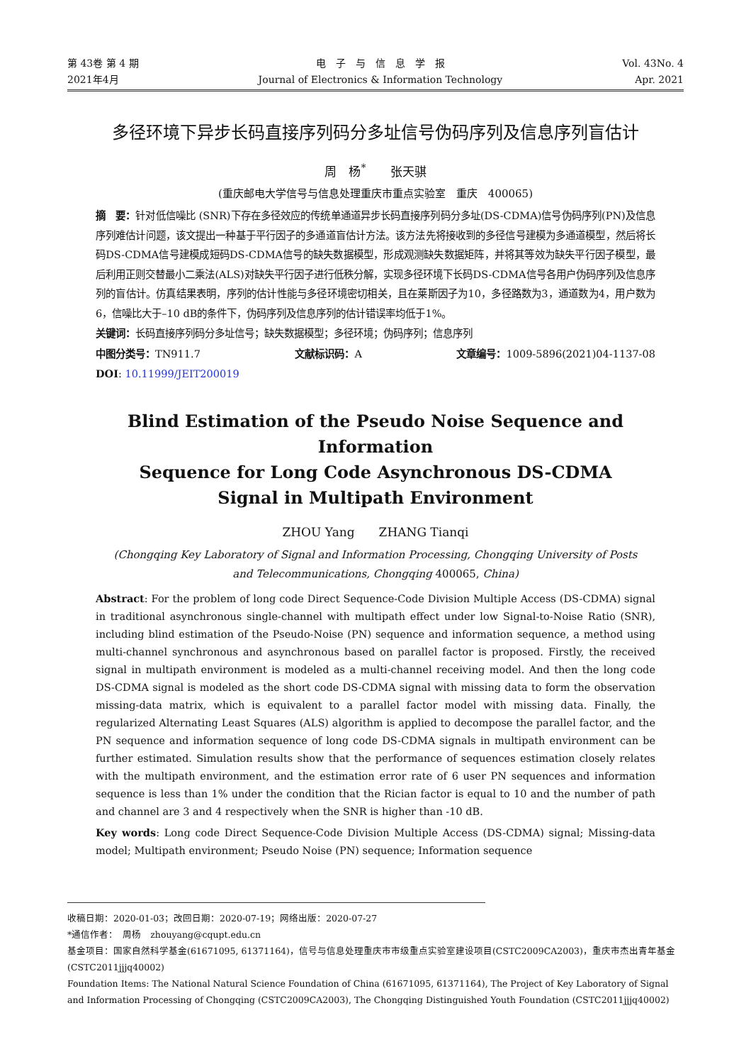第 43卷 第 4 期
2021年4月
电　子　与　信　息　学　报
Journal of Electronics & Information Technology
Vol. 43No. 4
Apr. 2021
多径环境下异步长码直接序列码分多址信号伪码序列及信息序列盲估计
周　杨<sup>*</sup>　　张天骐
(重庆邮电大学信号与信息处理重庆市重点实验室　重庆　400065)
摘　要：针对低信噪比 (SNR)下存在多径效应的传统单通道异步长码直接序列码分多址(DS-CDMA)信号伪码序列(PN)及信息序列难估计问题，该文提出一种基于平行因子的多通道盲估计方法。该方法先将接收到的多径信号建模为多通道模型，然后将长码DS-CDMA信号建模成短码DS-CDMA信号的缺失数据模型，形成观测缺失数据矩阵，并将其等效为缺失平行因子模型，最后利用正则交替最小二乘法(ALS)对缺失平行因子进行低秩分解，实现多径环境下长码DS-CDMA信号各用户伪码序列及信息序列的盲估计。仿真结果表明，序列的估计性能与多径环境密切相关，且在莱斯因子为10，多径路数为3，通道数为4，用户数为6，信噪比大于–10 dB的条件下，伪码序列及信息序列的估计错误率均低于1%。
关键词：长码直接序列码分多址信号；缺失数据模型；多径环境；伪码序列；信息序列
中图分类号：TN911.7 文献标识码：A 文章编号：1009-5896(2021)04-1137-08
DOI: 10.11999/JEIT200019
Blind Estimation of the Pseudo Noise Sequence and Information
Sequence for Long Code Asynchronous DS-CDMA
Signal in Multipath Environment
ZHOU Yang　　ZHANG Tianqi
(Chongqing Key Laboratory of Signal and Information Processing, Chongqing University of Posts
and Telecommunications, Chongqing 400065, China)
Abstract: For the problem of long code Direct Sequence-Code Division Multiple Access (DS-CDMA) signal in traditional asynchronous single-channel with multipath effect under low Signal-to-Noise Ratio (SNR), including blind estimation of the Pseudo-Noise (PN) sequence and information sequence, a method using multi-channel synchronous and asynchronous based on parallel factor is proposed. Firstly, the received signal in multipath environment is modeled as a multi-channel receiving model. And then the long code DS-CDMA signal is modeled as the short code DS-CDMA signal with missing data to form the observation missing-data matrix, which is equivalent to a parallel factor model with missing data. Finally, the regularized Alternating Least Squares (ALS) algorithm is applied to decompose the parallel factor, and the PN sequence and information sequence of long code DS-CDMA signals in multipath environment can be further estimated. Simulation results show that the performance of sequences estimation closely relates with the multipath environment, and the estimation error rate of 6 user PN sequences and information sequence is less than 1% under the condition that the Rician factor is equal to 10 and the number of path and channel are 3 and 4 respectively when the SNR is higher than -10 dB.
Key words: Long code Direct Sequence-Code Division Multiple Access (DS-CDMA) signal; Missing-data model; Multipath environment; Pseudo Noise (PN) sequence; Information sequence
收稿日期：2020-01-03；改回日期：2020-07-19；网络出版：2020-07-27
*通信作者：　周杨　zhouyang@cqupt.edu.cn
基金项目：国家自然科学基金(61671095, 61371164)，信号与信息处理重庆市市级重点实验室建设项目(CSTC2009CA2003)，重庆市杰出青年基金(CSTC2011jjjq40002)
Foundation Items: The National Natural Science Foundation of China (61671095, 61371164), The Project of Key Laboratory of Signal and Information Processing of Chongqing (CSTC2009CA2003), The Chongqing Distinguished Youth Foundation (CSTC2011jjjq40002)